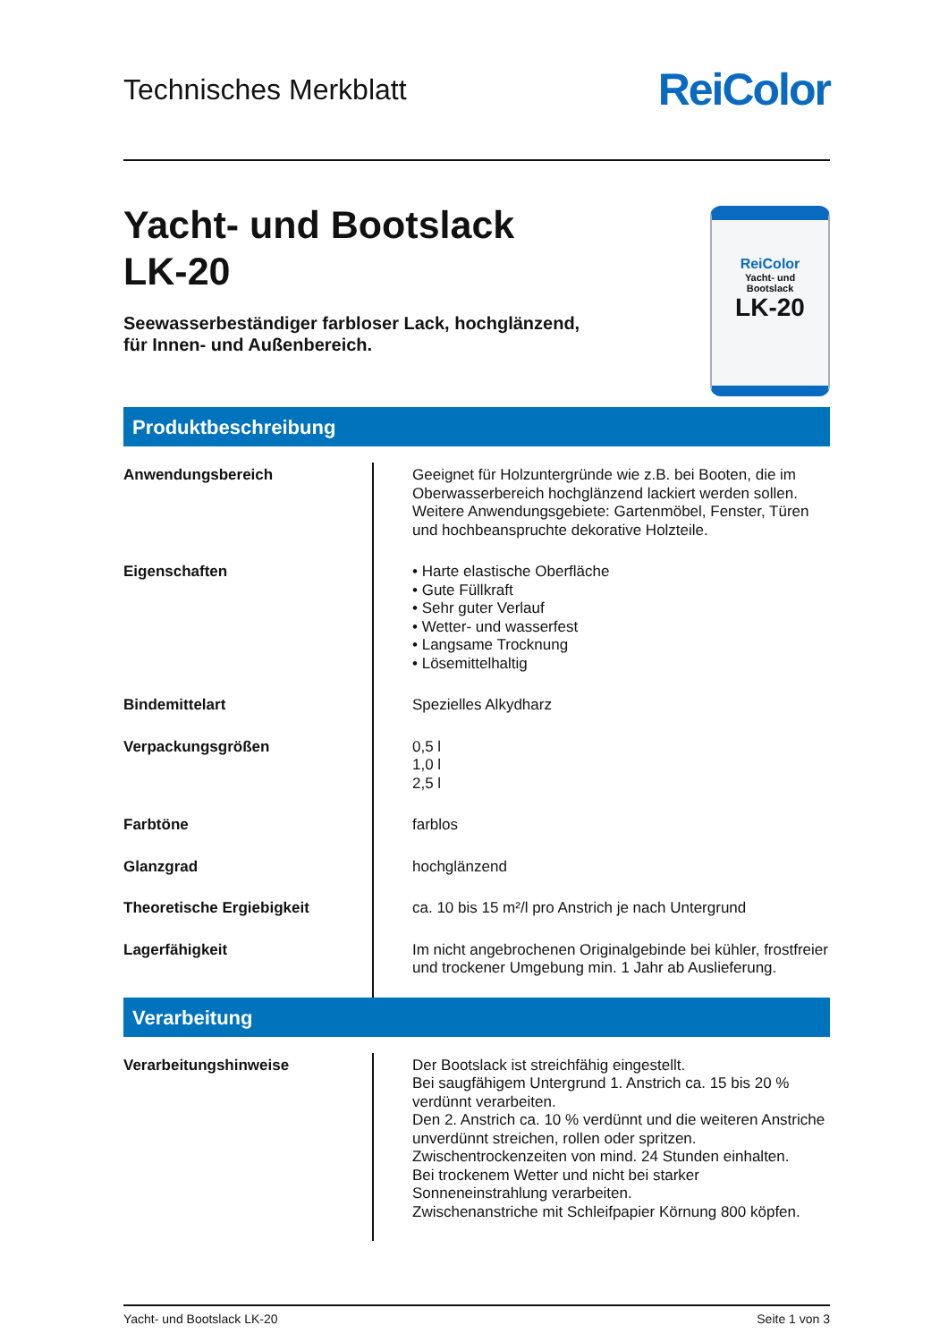Technisches Merkblatt
ReiColor
Yacht- und Bootslack
LK-20
Seewasserbeständiger farbloser Lack, hochglänzend,
für Innen- und Außenbereich.
ReiColor
Yacht- und
Bootslack
LK-20
Produktbeschreibung
| Anwendungsbereich | Geeignet für Holzuntergründe wie z.B. bei Booten, die im Oberwasserbereich hochglänzend lackiert werden sollen. Weitere Anwendungsgebiete: Gartenmöbel, Fenster, Türen und hochbeanspruchte dekorative Holzteile. |
| Eigenschaften | • Harte elastische Oberfläche • Gute Füllkraft • Sehr guter Verlauf • Wetter- und wasserfest • Langsame Trocknung • Lösemittelhaltig |
| Bindemittelart | Spezielles Alkydharz |
| Verpackungsgrößen | 0,5 l 1,0 l 2,5 l |
| Farbtöne | farblos |
| Glanzgrad | hochglänzend |
| Theoretische Ergiebigkeit | ca. 10 bis 15 m²/l pro Anstrich je nach Untergrund |
| Lagerfähigkeit | Im nicht angebrochenen Originalgebinde bei kühler, frostfreier und trockener Umgebung min. 1 Jahr ab Auslieferung. |
Verarbeitung
| Verarbeitungshinweise | Der Bootslack ist streichfähig eingestellt. Bei saugfähigem Untergrund 1. Anstrich ca. 15 bis 20 % verdünnt verarbeiten. Den 2. Anstrich ca. 10 % verdünnt und die weiteren Anstriche unverdünnt streichen, rollen oder spritzen. Zwischentrockenzeiten von mind. 24 Stunden einhalten. Bei trockenem Wetter und nicht bei starker Sonneneinstrahlung verarbeiten. Zwischenanstriche mit Schleifpapier Körnung 800 köpfen. |
Yacht- und Bootslack LK-20 Seite 1 von 3